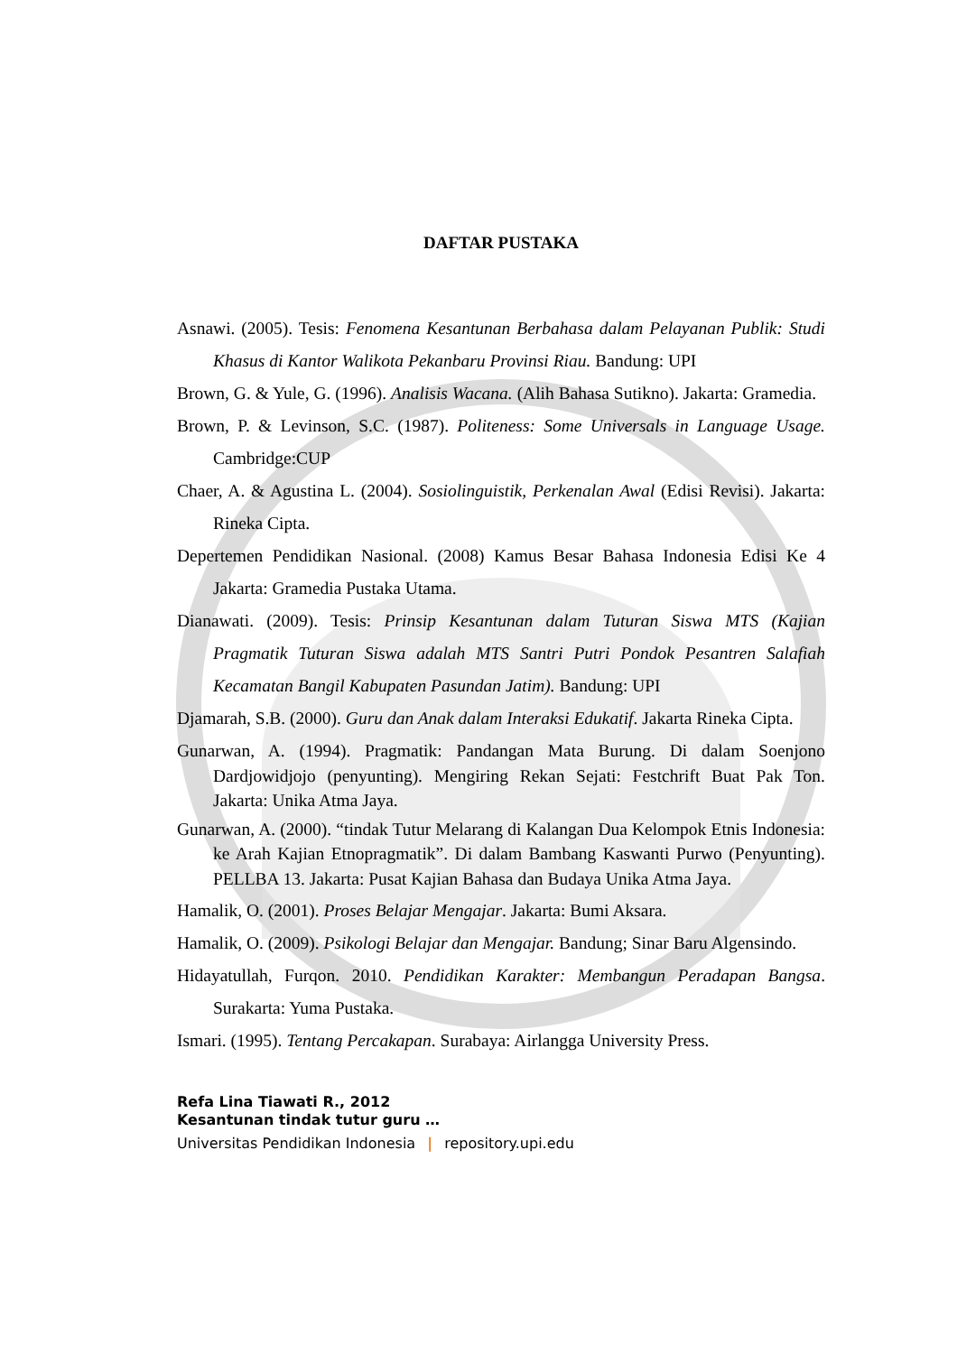DAFTAR PUSTAKA
Asnawi. (2005). Tesis: Fenomena Kesantunan Berbahasa dalam Pelayanan Publik: Studi Khasus di Kantor Walikota Pekanbaru Provinsi Riau. Bandung: UPI
Brown, G. & Yule, G. (1996). Analisis Wacana. (Alih Bahasa Sutikno). Jakarta: Gramedia.
Brown, P. & Levinson, S.C. (1987). Politeness: Some Universals in Language Usage. Cambridge:CUP
Chaer, A. & Agustina L. (2004). Sosiolinguistik, Perkenalan Awal (Edisi Revisi). Jakarta: Rineka Cipta.
Depertemen Pendidikan Nasional. (2008) Kamus Besar Bahasa Indonesia Edisi Ke 4 Jakarta: Gramedia Pustaka Utama.
Dianawati. (2009). Tesis: Prinsip Kesantunan dalam Tuturan Siswa MTS (Kajian Pragmatik Tuturan Siswa adalah MTS Santri Putri Pondok Pesantren Salafiah Kecamatan Bangil Kabupaten Pasundan Jatim). Bandung: UPI
Djamarah, S.B. (2000). Guru dan Anak dalam Interaksi Edukatif. Jakarta Rineka Cipta.
Gunarwan, A. (1994). Pragmatik: Pandangan Mata Burung. Di dalam Soenjono Dardjowidjojo (penyunting). Mengiring Rekan Sejati: Festchrift Buat Pak Ton. Jakarta: Unika Atma Jaya.
Gunarwan, A. (2000). “tindak Tutur Melarang di Kalangan Dua Kelompok Etnis Indonesia: ke Arah Kajian Etnopragmatik”. Di dalam Bambang Kaswanti Purwo (Penyunting). PELLBA 13. Jakarta: Pusat Kajian Bahasa dan Budaya Unika Atma Jaya.
Hamalik, O. (2001). Proses Belajar Mengajar. Jakarta: Bumi Aksara.
Hamalik, O. (2009). Psikologi Belajar dan Mengajar. Bandung; Sinar Baru Algensindo.
Hidayatullah, Furqon. 2010. Pendidikan Karakter: Membangun Peradapan Bangsa. Surakarta: Yuma Pustaka.
Ismari. (1995). Tentang Percakapan. Surabaya: Airlangga University Press.
Refa Lina Tiawati R., 2012
Kesantunan tindak tutur guru …
Universitas Pendidikan Indonesia | repository.upi.edu